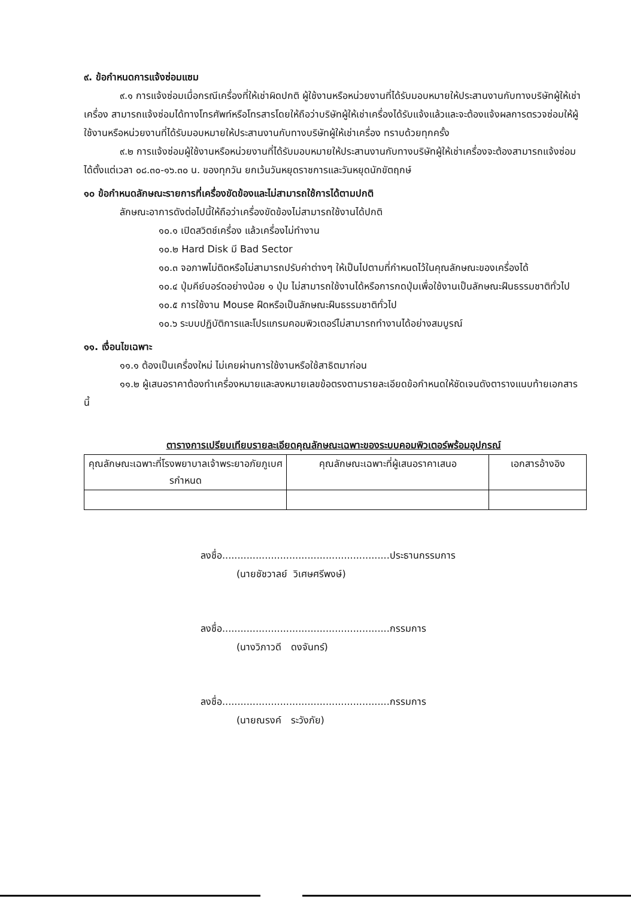๙. ข้อกำหนดการแจ้งซ่อมแซม
๙.๑ การแจ้งซ่อมเมื่อกรณีเครื่องที่ให้เช่าผิดปกติ ผู้ใช้งานหรือหน่วยงานที่ได้รับมอบหมายให้ประสานงานกับทางบริษัทผู้ให้เช่าเครื่อง สามารถแจ้งซ่อมได้ทางโทรศัพท์หรือโทรสารโดยให้ถือว่าบริษัทผู้ให้เช่าเครื่องได้รับแจ้งแล้วและจะต้องแจ้งผลการตรวจซ่อมให้ผู้ใช้งานหรือหน่วยงานที่ได้รับมอบหมายให้ประสานงานกับทางบริษัทผู้ให้เช่าเครื่อง ทราบด้วยทุกครั้ง
๙.๒ การแจ้งซ่อมผู้ใช้งานหรือหน่วยงานที่ได้รับมอบหมายให้ประสานงานกับทางบริษัทผู้ให้เช่าเครื่องจะต้องสามารถแจ้งซ่อมได้ตั้งแต่เวลา ๐๘.๓๐-๑๖.๓๐ น. ของทุกวัน ยกเว้นวันหยุดราชการและวันหยุดนักขัตฤกษ์
๑๐ ข้อกำหนดลักษณะรายการที่เครื่องขัดข้องและไม่สามารถใช้การได้ตามปกติ
ลักษณะอาการดังต่อไปนี้ให้ถือว่าเครื่องขัดข้องไม่สามารถใช้งานได้ปกติ
๑๐.๑ เปิดสวิตช์เครื่อง แล้วเครื่องไม่ทำงาน
๑๐.๒ Hard Disk มี Bad Sector
๑๐.๓ จอภาพไม่ติดหรือไม่สามารถปรับค่าต่างๆ ให้เป็นไปตามที่กำหนดไว้ในคุณลักษณะของเครื่องได้
๑๐.๔ ปุ่มคีย์บอร์ดอย่างน้อย ๑ ปุ่ม ไม่สามารถใช้งานได้หรือการกดปุ่มเพื่อใช้งานเป็นลักษณะฝืนธรรมชาติทั่วไป
๑๐.๕ การใช้งาน Mouse ฝืดหรือเป็นลักษณะฝืนธรรมชาติทั่วไป
๑๐.๖ ระบบปฏิบัติการและโปรแกรมคอมพิวเตอร์ไม่สามารถทำงานได้อย่างสมบูรณ์
๑๑. เงื่อนไขเฉพาะ
๑๑.๑ ต้องเป็นเครื่องใหม่ ไม่เคยผ่านการใช้งานหรือใช้สาธิตมาก่อน
๑๑.๒ ผู้เสนอราคาต้องทำเครื่องหมายและลงหมายเลขข้อตรงตามรายละเอียดข้อกำหนดให้ชัดเจนดังตารางแนบท้ายเอกสารนี้
ตารางการเปรียบเทียบรายละเอียดคุณลักษณะเฉพาะของระบบคอมพิวเตอร์พร้อมอุปกรณ์
| คุณลักษณะเฉพาะที่โรงพยาบาลเจ้าพระยาอภัยภูเบศรกำหนด | คุณลักษณะเฉพาะที่ผู้เสนอราคาเสนอ | เอกสารอ้างอิง |
| --- | --- | --- |
ลงชื่อ.......................................................ประธานกรรมการ
(นายชัชวาลย์ วิเศษศรีพงษ์)
ลงชื่อ.......................................................กรรมการ
(นางวิภาวดี ดงจันทร์)
ลงชื่อ.......................................................กรรมการ
(นายณรงค์ ระวังภัย)